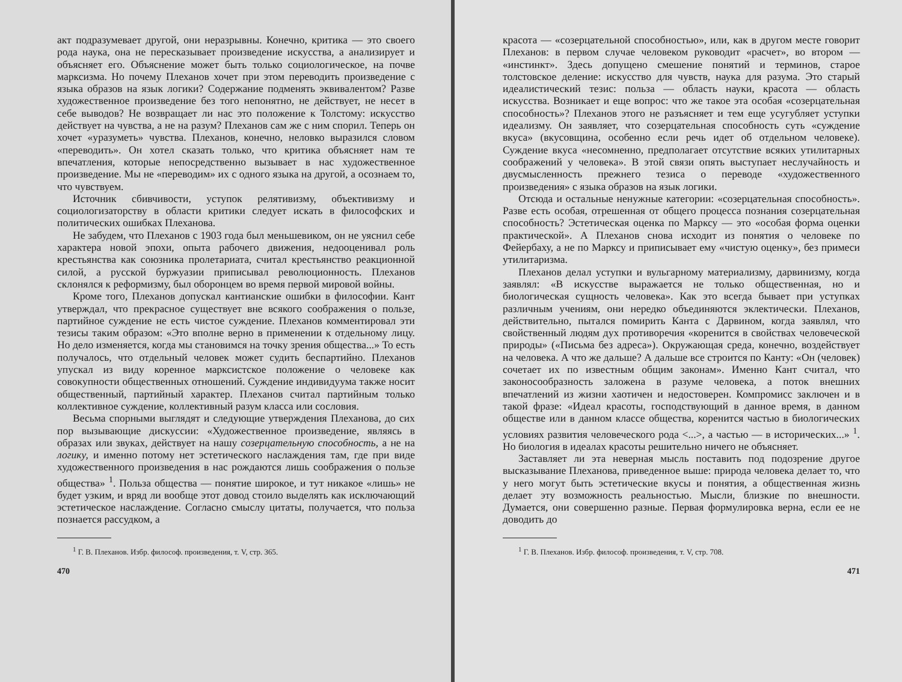акт подразумевает другой, они неразрывны. Конечно, критика — это своего рода наука, она не пересказывает произведение искусства, а анализирует и объясняет его. Объяснение может быть только социологическое, на почве марксизма. Но почему Плеханов хочет при этом переводить произведение с языка образов на язык логики? Содержание подменять эквивалентом? Разве художественное произведение без того непонятно, не действует, не несет в себе выводов? Не возвращает ли нас это положение к Толстому: искусство действует на чувства, а не на разум? Плеханов сам же с ним спорил. Теперь он хочет «уразуметь» чувства. Плеханов, конечно, неловко выразился словом «переводить». Он хотел сказать только, что критика объясняет нам те впечатления, которые непосредственно вызывает в нас художественное произведение. Мы не «переводим» их с одного языка на другой, а осознаем то, что чувствуем.
Источник сбивчивости, уступок релятивизму, объективизму и социологизаторству в области критики следует искать в философских и политических ошибках Плеханова.
Не забудем, что Плеханов с 1903 года был меньшевиком, он не уяснил себе характера новой эпохи, опыта рабочего движения, недооценивал роль крестьянства как союзника пролетариата, считал крестьянство реакционной силой, а русской буржуазии приписывал революционность. Плеханов склонялся к реформизму, был оборонцем во время первой мировой войны.
Кроме того, Плеханов допускал кантианские ошибки в философии. Кант утверждал, что прекрасное существует вне всякого соображения о пользе, партийное суждение не есть чистое суждение. Плеханов комментировал эти тезисы таким образом: «Это вполне верно в применении к отдельному лицу. Но дело изменяется, когда мы становимся на точку зрения общества...» То есть получалось, что отдельный человек может судить беспартийно. Плеханов упускал из виду коренное марксистское положение о человеке как совокупности общественных отношений. Суждение индивидуума также носит общественный, партийный характер. Плеханов считал партийным только коллективное суждение, коллективный разум класса или сословия.
Весьма спорными выглядят и следующие утверждения Плеханова, до сих пор вызывающие дискуссии: «Художественное произведение, являясь в образах или звуках, действует на нашу созерцательную способность, а не на логику, и именно потому нет эстетического наслаждения там, где при виде художественного произведения в нас рождаются лишь соображения о пользе общества» <sup>1</sup>. Польза общества — понятие широкое, и тут никакое «лишь» не будет узким, и вряд ли вообще этот довод стоило выделять как исключающий эстетическое наслаждение. Согласно смыслу цитаты, получается, что польза познается рассудком, а
<sup>1</sup> Г. В. Плеханов. Избр. философ. произведения, т. V, стр. 365.
470
красота — «созерцательной способностью», или, как в другом месте говорит Плеханов: в первом случае человеком руководит «расчет», во втором — «инстинкт». Здесь допущено смешение понятий и терминов, старое толстовское деление: искусство для чувств, наука для разума. Это старый идеалистический тезис: польза — область науки, красота — область искусства. Возникает и еще вопрос: что же такое эта особая «созерцательная способность»? Плеханов этого не разъясняет и тем еще усугубляет уступки идеализму. Он заявляет, что созерцательная способность суть «суждение вкуса» (вкусовщина, особенно если речь идет об отдельном человеке). Суждение вкуса «несомненно, предполагает отсутствие всяких утилитарных соображений у человека». В этой связи опять выступает неслучайность и двусмысленность прежнего тезиса о переводе «художественного произведения» с языка образов на язык логики.
Отсюда и остальные ненужные категории: «созерцательная способность». Разве есть особая, отрешенная от общего процесса познания созерцательная способность? Эстетическая оценка по Марксу — это «особая форма оценки практической». А Плеханов снова исходит из понятия о человеке по Фейербаху, а не по Марксу и приписывает ему «чистую оценку», без примеси утилитаризма.
Плеханов делал уступки и вульгарному материализму, дарвинизму, когда заявлял: «В искусстве выражается не только общественная, но и биологическая сущность человека». Как это всегда бывает при уступках различным учениям, они нередко объединяются эклектически. Плеханов, действительно, пытался помирить Канта с Дарвином, когда заявлял, что свойственный людям дух противоречия «коренится в свойствах человеческой природы» («Письма без адреса»). Окружающая среда, конечно, воздействует на человека. А что же дальше? А дальше все строится по Канту: «Он (человек) сочетает их по известным общим законам». Именно Кант считал, что законосообразность заложена в разуме человека, а поток внешних впечатлений из жизни хаотичен и недостоверен. Компромисс заключен и в такой фразе: «Идеал красоты, господствующий в данное время, в данном обществе или в данном классе общества, коренится частью в биологических условиях развития человеческого рода <...>, а частью — в исторических...» <sup>1</sup>. Но биология в идеалах красоты решительно ничего не объясняет.
Заставляет ли эта неверная мысль поставить под подозрение другое высказывание Плеханова, приведенное выше: природа человека делает то, что у него могут быть эстетические вкусы и понятия, а общественная жизнь делает эту возможность реальностью. Мысли, близкие по внешности. Думается, они совершенно разные. Первая формулировка верна, если ее не доводить до
<sup>1</sup> Г. В. Плеханов. Избр. философ. произведения, т. V, стр. 708.
471